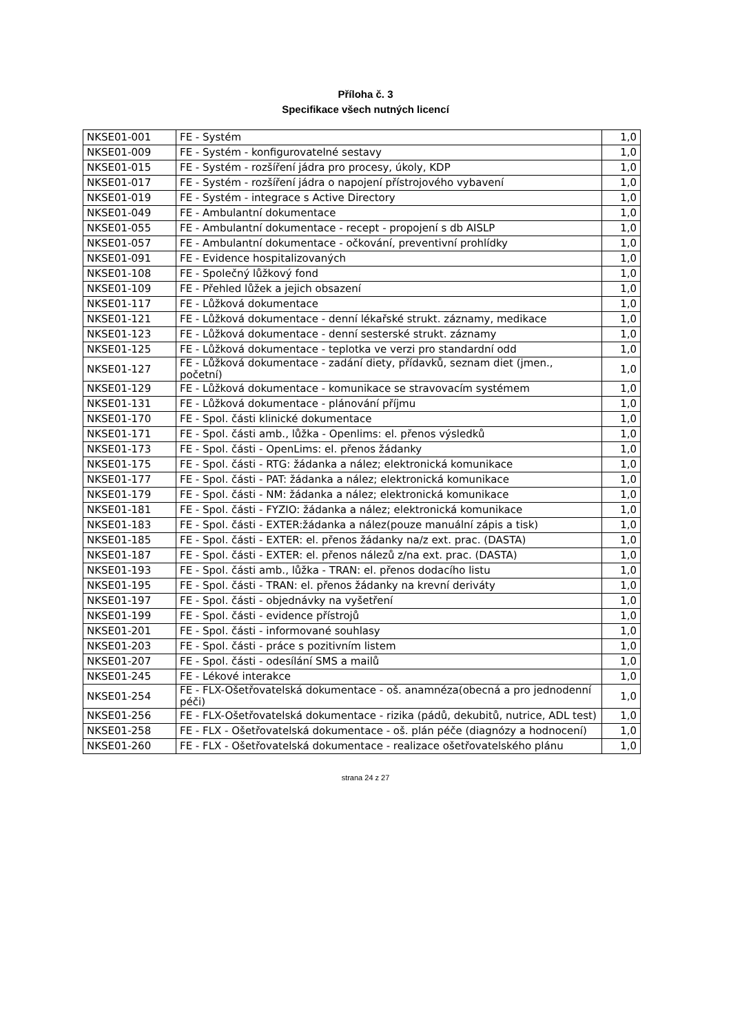Příloha č. 3
Specifikace všech nutných licencí
| NKSE01-001 | FE - Systém | 1,0 |
| NKSE01-009 | FE - Systém - konfigurovatelné sestavy | 1,0 |
| NKSE01-015 | FE - Systém - rozšíření jádra pro procesy, úkoly, KDP | 1,0 |
| NKSE01-017 | FE - Systém - rozšíření jádra o napojení přístrojového vybavení | 1,0 |
| NKSE01-019 | FE - Systém - integrace s Active Directory | 1,0 |
| NKSE01-049 | FE - Ambulantní dokumentace | 1,0 |
| NKSE01-055 | FE - Ambulantní dokumentace - recept - propojení s db AISLP | 1,0 |
| NKSE01-057 | FE - Ambulantní dokumentace - očkování, preventivní prohlídky | 1,0 |
| NKSE01-091 | FE - Evidence hospitalizovaných | 1,0 |
| NKSE01-108 | FE - Společný lůžkový fond | 1,0 |
| NKSE01-109 | FE - Přehled lůžek a jejich obsazení | 1,0 |
| NKSE01-117 | FE - Lůžková dokumentace | 1,0 |
| NKSE01-121 | FE - Lůžková dokumentace - denní lékařské strukt. záznamy, medikace | 1,0 |
| NKSE01-123 | FE - Lůžková dokumentace - denní sesterské strukt. záznamy | 1,0 |
| NKSE01-125 | FE - Lůžková dokumentace - teplotka ve verzi pro standardní odd | 1,0 |
| NKSE01-127 | FE - Lůžková dokumentace - zadání diety, přídavků, seznam diet (jmen., početní) | 1,0 |
| NKSE01-129 | FE - Lůžková dokumentace - komunikace se stravovacím systémem | 1,0 |
| NKSE01-131 | FE - Lůžková dokumentace - plánování příjmu | 1,0 |
| NKSE01-170 | FE - Spol. části klinické dokumentace | 1,0 |
| NKSE01-171 | FE - Spol. části amb., lůžka - Openlims: el. přenos výsledků | 1,0 |
| NKSE01-173 | FE - Spol. části - OpenLims: el. přenos žádanky | 1,0 |
| NKSE01-175 | FE - Spol. části - RTG: žádanka a nález; elektronická komunikace | 1,0 |
| NKSE01-177 | FE - Spol. části - PAT: žádanka a nález; elektronická komunikace | 1,0 |
| NKSE01-179 | FE - Spol. části - NM: žádanka a nález; elektronická komunikace | 1,0 |
| NKSE01-181 | FE - Spol. části - FYZIO: žádanka a nález; elektronická komunikace | 1,0 |
| NKSE01-183 | FE - Spol. části - EXTER:žádanka a nález(pouze manuální zápis a tisk) | 1,0 |
| NKSE01-185 | FE - Spol. části - EXTER: el. přenos žádanky na/z ext. prac. (DASTA) | 1,0 |
| NKSE01-187 | FE - Spol. části - EXTER: el. přenos nálezů z/na ext. prac. (DASTA) | 1,0 |
| NKSE01-193 | FE - Spol. části amb., lůžka - TRAN: el. přenos dodacího listu | 1,0 |
| NKSE01-195 | FE - Spol. části - TRAN: el. přenos žádanky na krevní deriváty | 1,0 |
| NKSE01-197 | FE - Spol. části - objednávky na vyšetření | 1,0 |
| NKSE01-199 | FE - Spol. části - evidence přístrojů | 1,0 |
| NKSE01-201 | FE - Spol. části - informované souhlasy | 1,0 |
| NKSE01-203 | FE - Spol. části - práce s pozitivním listem | 1,0 |
| NKSE01-207 | FE - Spol. části - odesílání SMS a mailů | 1,0 |
| NKSE01-245 | FE - Lékové interakce | 1,0 |
| NKSE01-254 | FE - FLX-Ošetřovatelská dokumentace - oš. anamnéza(obecná a pro jednodenní péči) | 1,0 |
| NKSE01-256 | FE - FLX-Ošetřovatelská dokumentace - rizika (pádů, dekubitů, nutrice, ADL test) | 1,0 |
| NKSE01-258 | FE - FLX - Ošetřovatelská dokumentace - oš. plán péče (diagnózy a hodnocení) | 1,0 |
| NKSE01-260 | FE - FLX - Ošetřovatelská dokumentace - realizace ošetřovatelského plánu | 1,0 |
strana 24 z 27